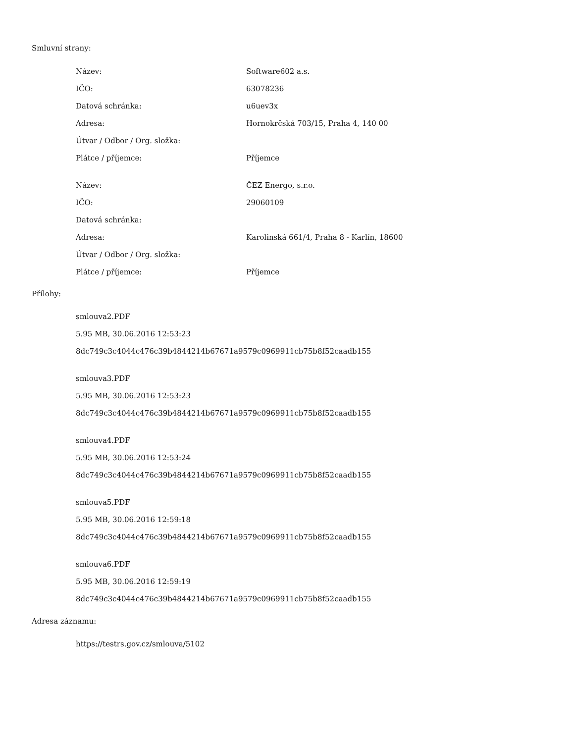Smluvní strany:
| Název: | Software602 a.s. |
| IČO: | 63078236 |
| Datová schránka: | u6uev3x |
| Adresa: | Hornokrčská 703/15, Praha 4, 140 00 |
| Útvar / Odbor / Org. složka: | |
| Plátce / příjemce: | Příjemce |
| Název: | ČEZ Energo, s.r.o. |
| IČO: | 29060109 |
| Datová schránka: | |
| Adresa: | Karolinská 661/4, Praha 8 - Karlín, 18600 |
| Útvar / Odbor / Org. složka: | |
| Plátce / příjemce: | Příjemce |
Přílohy:
smlouva2.PDF
5.95 MB, 30.06.2016 12:53:23
8dc749c3c4044c476c39b4844214b67671a9579c0969911cb75b8f52caadb155
smlouva3.PDF
5.95 MB, 30.06.2016 12:53:23
8dc749c3c4044c476c39b4844214b67671a9579c0969911cb75b8f52caadb155
smlouva4.PDF
5.95 MB, 30.06.2016 12:53:24
8dc749c3c4044c476c39b4844214b67671a9579c0969911cb75b8f52caadb155
smlouva5.PDF
5.95 MB, 30.06.2016 12:59:18
8dc749c3c4044c476c39b4844214b67671a9579c0969911cb75b8f52caadb155
smlouva6.PDF
5.95 MB, 30.06.2016 12:59:19
8dc749c3c4044c476c39b4844214b67671a9579c0969911cb75b8f52caadb155
Adresa záznamu:
https://testrs.gov.cz/smlouva/5102